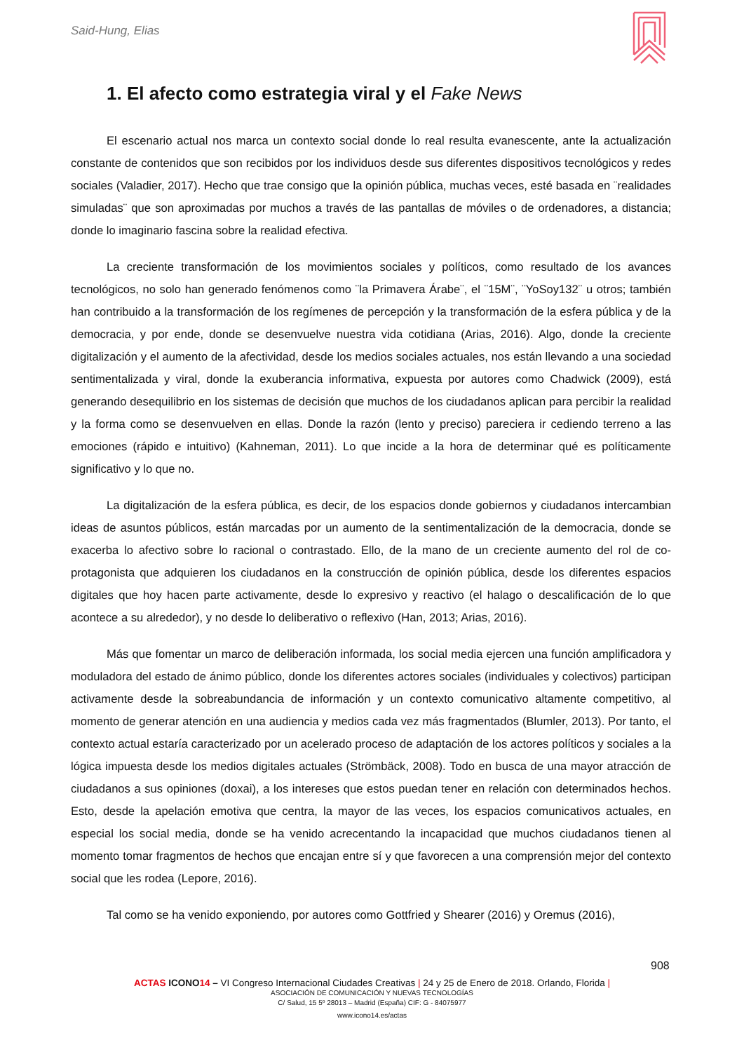Said-Hung, Elias
1. El afecto como estrategia viral y el Fake News
El escenario actual nos marca un contexto social donde lo real resulta evanescente, ante la actualización constante de contenidos que son recibidos por los individuos desde sus diferentes dispositivos tecnológicos y redes sociales (Valadier, 2017). Hecho que trae consigo que la opinión pública, muchas veces, esté basada en ¨realidades simuladas¨ que son aproximadas por muchos a través de las pantallas de móviles o de ordenadores, a distancia; donde lo imaginario fascina sobre la realidad efectiva.
La creciente transformación de los movimientos sociales y políticos, como resultado de los avances tecnológicos, no solo han generado fenómenos como ¨la Primavera Árabe¨, el ¨15M¨, ¨YoSoy132¨ u otros; también han contribuido a la transformación de los regímenes de percepción y la transformación de la esfera pública y de la democracia, y por ende, donde se desenvuelve nuestra vida cotidiana (Arias, 2016). Algo, donde la creciente digitalización y el aumento de la afectividad, desde los medios sociales actuales, nos están llevando a una sociedad sentimentalizada y viral, donde la exuberancia informativa, expuesta por autores como Chadwick (2009), está generando desequilibrio en los sistemas de decisión que muchos de los ciudadanos aplican para percibir la realidad y la forma como se desenvuelven en ellas. Donde la razón (lento y preciso) pareciera ir cediendo terreno a las emociones (rápido e intuitivo) (Kahneman, 2011). Lo que incide a la hora de determinar qué es políticamente significativo y lo que no.
La digitalización de la esfera pública, es decir, de los espacios donde gobiernos y ciudadanos intercambian ideas de asuntos públicos, están marcadas por un aumento de la sentimentalización de la democracia, donde se exacerba lo afectivo sobre lo racional o contrastado. Ello, de la mano de un creciente aumento del rol de co-protagonista que adquieren los ciudadanos en la construcción de opinión pública, desde los diferentes espacios digitales que hoy hacen parte activamente, desde lo expresivo y reactivo (el halago o descalificación de lo que acontece a su alrededor), y no desde lo deliberativo o reflexivo (Han, 2013; Arias, 2016).
Más que fomentar un marco de deliberación informada, los social media ejercen una función amplificadora y moduladora del estado de ánimo público, donde los diferentes actores sociales (individuales y colectivos) participan activamente desde la sobreabundancia de información y un contexto comunicativo altamente competitivo, al momento de generar atención en una audiencia y medios cada vez más fragmentados (Blumler, 2013). Por tanto, el contexto actual estaría caracterizado por un acelerado proceso de adaptación de los actores políticos y sociales a la lógica impuesta desde los medios digitales actuales (Strömbäck, 2008). Todo en busca de una mayor atracción de ciudadanos a sus opiniones (doxai), a los intereses que estos puedan tener en relación con determinados hechos. Esto, desde la apelación emotiva que centra, la mayor de las veces, los espacios comunicativos actuales, en especial los social media, donde se ha venido acrecentando la incapacidad que muchos ciudadanos tienen al momento tomar fragmentos de hechos que encajan entre sí y que favorecen a una comprensión mejor del contexto social que les rodea (Lepore, 2016).
Tal como se ha venido exponiendo, por autores como Gottfried y Shearer (2016) y Oremus (2016),
908
ACTAS ICONO 14 – VI Congreso Internacional Ciudades Creativas | 24 y 25 de Enero de 2018. Orlando, Florida |
ASOCIACIÓN DE COMUNICACIÓN Y NUEVAS TECNOLOGÍAS
C/ Salud, 15 5º 28013 – Madrid (España) CIF: G - 84075977
www.icono14.es/actas